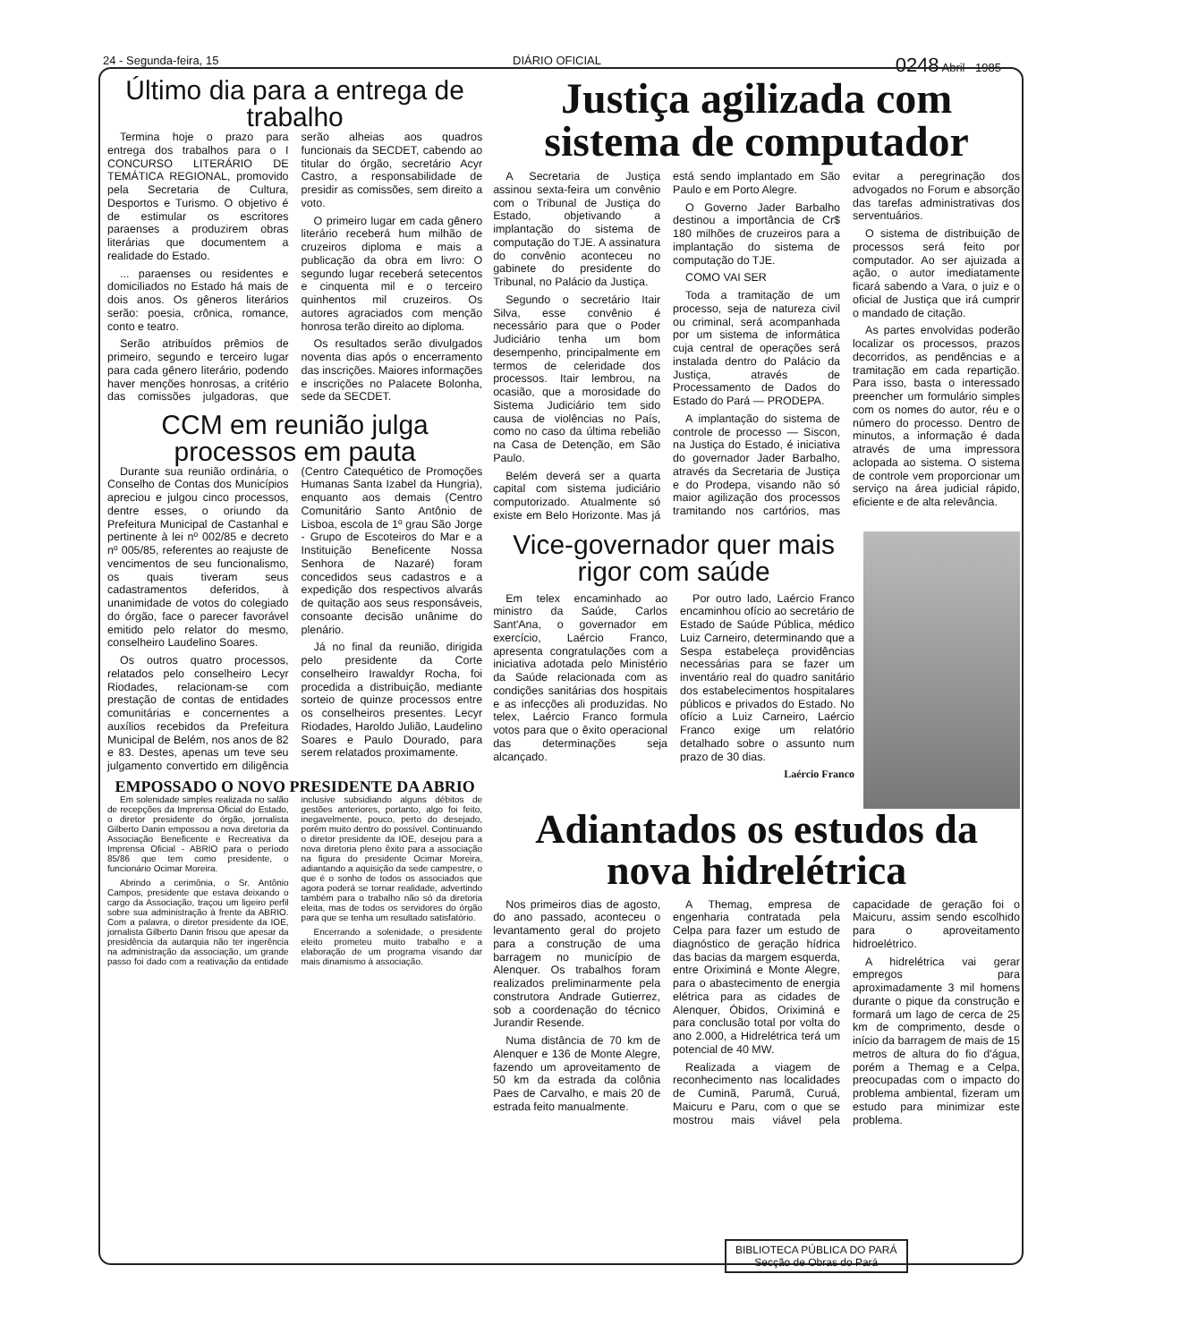24 - Segunda-feira, 15 DIÁRIO OFICIAL 0248 Abril - 1985
Último dia para a entrega de trabalho
Termina hoje o prazo para entrega dos trabalhos para o I CONCURSO LITERÁRIO DE TEMÁTICA REGIONAL, promovido pela Secretaria de Cultura, Desportos e Turismo. O objetivo é de estimular os escritores paraenses a produzirem obras literárias que documentem a realidade do Estado.
... paraenses ou residentes e domiciliados no Estado há mais de dois anos. Os gêneros literários serão: poesia, crônica, romance, conto e teatro.
Serão atribuídos prêmios de primeiro, segundo e terceiro lugar para cada gênero literário, podendo haver menções honrosas, a critério das comissões julgadoras, que serão alheias aos quadros funcionais da SECDET, cabendo ao titular do órgão, secretário Acyr Castro, a responsabilidade de presidir as comissões, sem direito a voto.
O primeiro lugar em cada gênero literário receberá hum milhão de cruzeiros diploma e mais a publicação da obra em livro: O segundo lugar receberá setecentos e cinquenta mil e o terceiro quinhentos mil cruzeiros. Os autores agraciados com menção honrosa terão direito ao diploma.
Os resultados serão divulgados noventa dias após o encerramento das inscrições. Maiores informações e inscrições no Palacete Bolonha, sede da SECDET.
CCM em reunião julga processos em pauta
Durante sua reunião ordinária, o Conselho de Contas dos Municípios apreciou e julgou cinco processos, dentre esses, o oriundo da Prefeitura Municipal de Castanhal e pertinente à lei nº 002/85 e decreto nº 005/85, referentes ao reajuste de vencimentos de seu funcionalismo, os quais tiveram seus cadastramentos deferidos, à unanimidade de votos do colegiado do órgão, face o parecer favorável emitido pelo relator do mesmo, conselheiro Laudelino Soares.
Os outros quatro processos, relatados pelo conselheiro Lecyr Riodades, relacionam-se com prestação de contas de entidades comunitárias e concernentes a auxílios recebidos da Prefeitura Municipal de Belém, nos anos de 82 e 83. Destes, apenas um teve seu julgamento convertido em diligência (Centro Catequético de Promoções Humanas Santa Izabel da Hungria), enquanto aos demais (Centro Comunitário Santo Antônio de Lisboa, escola de 1º grau São Jorge - Grupo de Escoteiros do Mar e a Instituição Beneficente Nossa Senhora de Nazaré) foram concedidos seus cadastros e a expedição dos respectivos alvarás de quitação aos seus responsáveis, consoante decisão unânime do plenário.
Já no final da reunião, dirigida pelo presidente da Corte conselheiro Irawaldyr Rocha, foi procedida a distribuição, mediante sorteio de quinze processos entre os conselheiros presentes. Lecyr Riodades, Haroldo Julião, Laudelino Soares e Paulo Dourado, para serem relatados proximamente.
EMPOSSADO O NOVO PRESIDENTE DA ABRIO
Em solenidade simples realizada no salão de recepções da Imprensa Oficial do Estado, o diretor presidente do órgão, jornalista Gilberto Danin empossou a nova diretoria da Associação Beneficente e Recreativa da Imprensa Oficial - ABRIO para o período 85/86 que tem como presidente, o funcionário Ocimar Moreira.
Abrindo a cerimônia, o Sr. Antônio Campos, presidente que estava deixando o cargo da Associação, traçou um ligeiro perfil sobre sua administração à frente da ABRIO. Com a palavra, o diretor presidente da IOE, jornalista Gilberto Danin frisou que apesar da presidência da autarquia não ter ingerência na administração da associação, um grande passo foi dado com a reativação da entidade inclusive subsidiando alguns débitos de gestões anteriores, portanto, algo foi feito, inegavelmente, pouco, perto do desejado, porém muito dentro do possível. Continuando o diretor presidente da IOE, desejou para a nova diretoria pleno êxito para a associação na figura do presidente Ocimar Moreira, adiantando a aquisição da sede campestre, o que é o sonho de todos os associados que agora poderá se tornar realidade, advertindo também para o trabalho não só da diretoria eleita, mas de todos os servidores do órgão para que se tenha um resultado satisfatório.
Encerrando a solenidade, o presidente eleito prometeu muito trabalho e a elaboração de um programa visando dar mais dinamismo à associação.
Justiça agilizada com sistema de computador
A Secretaria de Justiça assinou sexta-feira um convênio com o Tribunal de Justiça do Estado, objetivando a implantação do sistema de computação do TJE. A assinatura do convênio aconteceu no gabinete do presidente do Tribunal, no Palácio da Justiça.
Segundo o secretário Itair Silva, esse convênio é necessário para que o Poder Judiciário tenha um bom desempenho, principalmente em termos de celeridade dos processos. Itair lembrou, na ocasião, que a morosidade do Sistema Judiciário tem sido causa de violências no País, como no caso da última rebelião na Casa de Detenção, em São Paulo.
Belém deverá ser a quarta capital com sistema judiciário computorizado. Atualmente só existe em Belo Horizonte. Mas já está sendo implantado em São Paulo e em Porto Alegre.
O Governo Jader Barbalho destinou a importância de Cr$ 180 milhões de cruzeiros para a implantação do sistema de computação do TJE.
COMO VAI SER
Toda a tramitação de um processo, seja de natureza civil ou criminal, será acompanhada por um sistema de informática cuja central de operações será instalada dentro do Palácio da Justiça, através de Processamento de Dados do Estado do Pará — PRODEPA.
A implantação do sistema de controle de processo — Siscon, na Justiça do Estado, é iniciativa do governador Jader Barbalho, através da Secretaria de Justiça e do Prodepa, visando não só maior agilização dos processos tramitando nos cartórios, mas evitar a peregrinação dos advogados no Forum e absorção das tarefas administrativas dos serventuários.
O sistema de distribuição de processos será feito por computador. Ao ser ajuizada a ação, o autor imediatamente ficará sabendo a Vara, o juiz e o oficial de Justiça que irá cumprir o mandado de citação.
As partes envolvidas poderão localizar os processos, prazos decorridos, as pendências e a tramitação em cada repartição. Para isso, basta o interessado preencher um formulário simples com os nomes do autor, réu e o número do processo. Dentro de minutos, a informação é dada através de uma impressora aclopada ao sistema. O sistema de controle vem proporcionar um serviço na área judicial rápido, eficiente e de alta relevância.
Vice-governador quer mais rigor com saúde
Em telex encaminhado ao ministro da Saúde, Carlos Sant'Ana, o governador em exercício, Laércio Franco, apresenta congratulações com a iniciativa adotada pelo Ministério da Saúde relacionada com as condições sanitárias dos hospitais e as infecções ali produzidas. No telex, Laércio Franco formula votos para que o êxito operacional das determinações seja alcançado.
Por outro lado, Laércio Franco encaminhou ofício ao secretário de Estado de Saúde Pública, médico Luiz Carneiro, determinando que a Sespa estabeleça providências necessárias para se fazer um inventário real do quadro sanitário dos estabelecimentos hospitalares públicos e privados do Estado. No ofício a Luiz Carneiro, Laércio Franco exige um relatório detalhado sobre o assunto num prazo de 30 dias.
Laércio Franco
Adiantados os estudos da nova hidrelétrica
Nos primeiros dias de agosto, do ano passado, aconteceu o levantamento geral do projeto para a construção de uma barragem no município de Alenquer. Os trabalhos foram realizados preliminarmente pela construtora Andrade Gutierrez, sob a coordenação do técnico Jurandir Resende.
Numa distância de 70 km de Alenquer e 136 de Monte Alegre, fazendo um aproveitamento de 50 km da estrada da colônia Paes de Carvalho, e mais 20 de estrada feito manualmente.
A Themag, empresa de engenharia contratada pela Celpa para fazer um estudo de diagnóstico de geração hídrica das bacias da margem esquerda, entre Oriximiná e Monte Alegre, para o abastecimento de energia elétrica para as cidades de Alenquer, Óbidos, Oriximiná e para conclusão total por volta do ano 2.000, a Hidrelétrica terá um potencial de 40 MW.
Realizada a viagem de reconhecimento nas localidades de Cuminã, Parumã, Curuá, Maicuru e Paru, com o que se mostrou mais viável pela capacidade de geração foi o Maicuru, assim sendo escolhido para o aproveitamento hidroelétrico.
A hidrelétrica vai gerar empregos para aproximadamente 3 mil homens durante o pique da construção e formará um lago de cerca de 25 km de comprimento, desde o início da barragem de mais de 15 metros de altura do fio d'água, porém a Themag e a Celpa, preocupadas com o impacto do problema ambiental, fizeram um estudo para minimizar este problema.
BIBLIOTECA PÚBLICA DO PARÁ
Secção de Obras do Pará